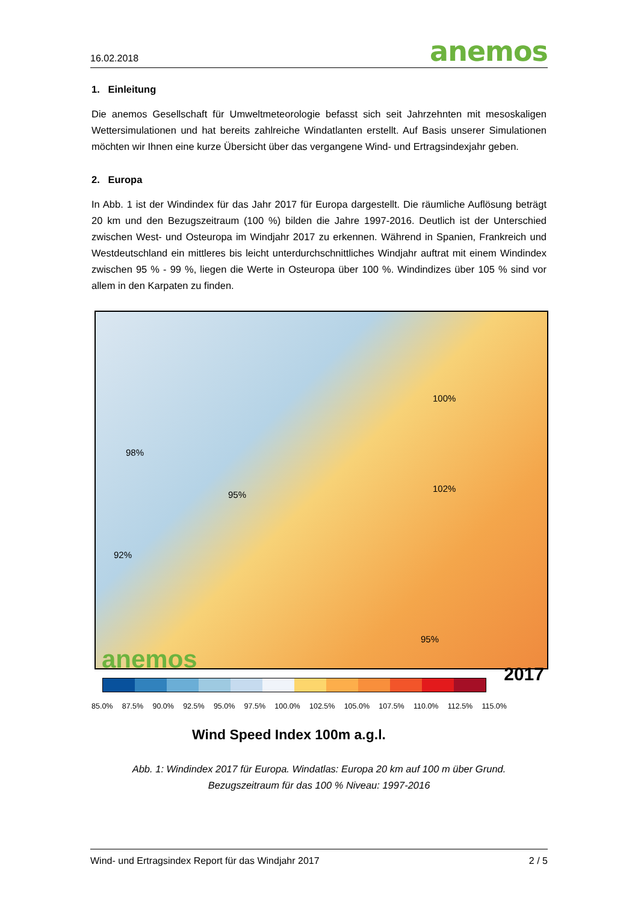16.02.2018 anemos
1. Einleitung
Die anemos Gesellschaft für Umweltmeteorologie befasst sich seit Jahrzehnten mit mesoskaligen Wettersimulationen und hat bereits zahlreiche Windatlanten erstellt. Auf Basis unserer Simulationen möchten wir Ihnen eine kurze Übersicht über das vergangene Wind- und Ertragsindexjahr geben.
2. Europa
In Abb. 1 ist der Windindex für das Jahr 2017 für Europa dargestellt. Die räumliche Auflösung beträgt 20 km und den Bezugszeitraum (100 %) bilden die Jahre 1997-2016. Deutlich ist der Unterschied zwischen West- und Osteuropa im Windjahr 2017 zu erkennen. Während in Spanien, Frankreich und Westdeutschland ein mittleres bis leicht unterdurchschnittliches Windjahr auftrat mit einem Windindex zwischen 95 % - 99 %, liegen die Werte in Osteuropa über 100 %. Windindizes über 105 % sind vor allem in den Karpaten zu finden.
98%
95%
102%
100%
92%
95%
anemos
2017
85.0% 87.5% 90.0% 92.5% 95.0% 97.5% 100.0% 102.5% 105.0% 107.5% 110.0% 112.5% 115.0%
Wind Speed Index 100m a.g.l.
Abb. 1: Windindex 2017 für Europa. Windatlas: Europa 20 km auf 100 m über Grund.
Bezugszeitraum für das 100 % Niveau: 1997-2016
Wind- und Ertragsindex Report für das Windjahr 2017 2 / 5